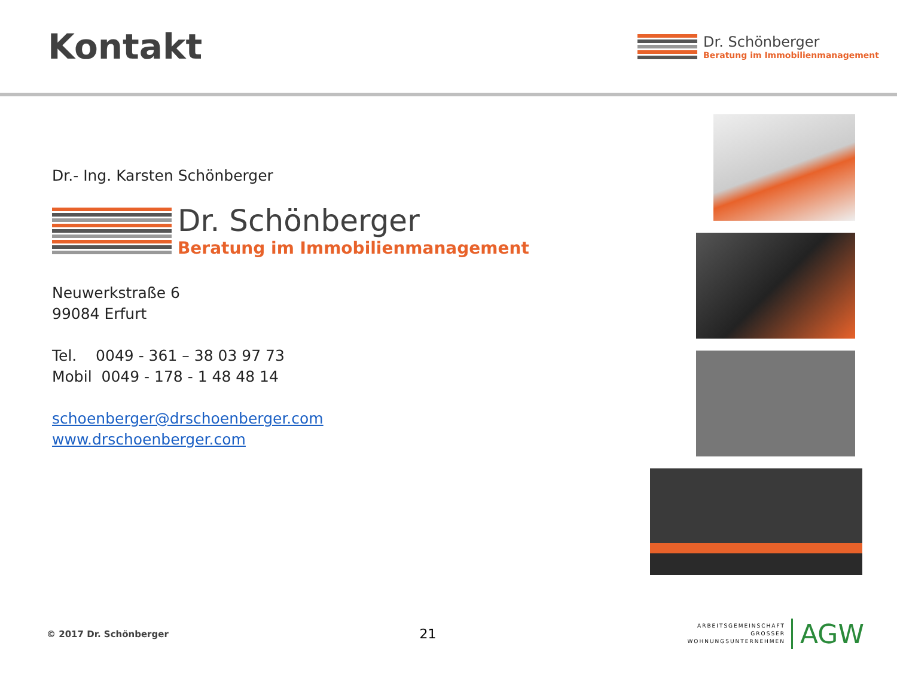Kontakt
Dr. Schönberger
Beratung im Immobilienmanagement
Dr.- Ing. Karsten Schönberger
Dr. Schönberger
Beratung im Immobilienmanagement
Neuwerkstraße 6
99084 Erfurt
Tel. 0049 - 361 – 38 03 97 73
Mobil 0049 - 178 - 1 48 48 14
schoenberger@drschoenberger.com
www.drschoenberger.com
© 2017 Dr. Schönberger
21
ARBEITSGEMEINSCHAFT
GROSSER
WOHNUNGSUNTERNEHMEN
AGW